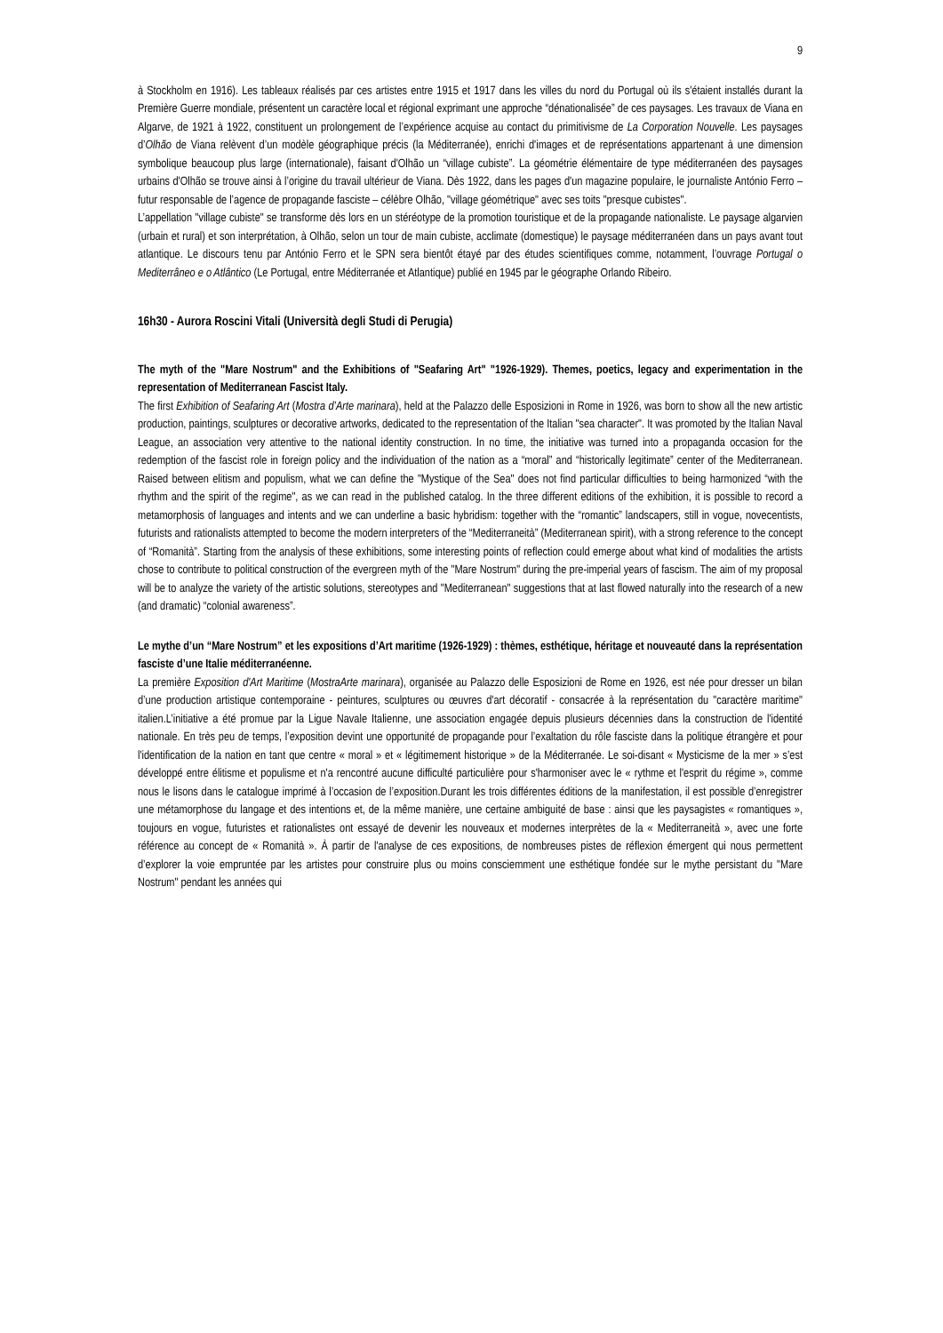9
à Stockholm en 1916). Les tableaux réalisés par ces artistes entre 1915 et 1917 dans les villes du nord du Portugal où ils s'étaient installés durant la Première Guerre mondiale, présentent un caractère local et régional exprimant une approche “dénationalisée” de ces paysages. Les travaux de Viana en Algarve, de 1921 à 1922, constituent un prolongement de l’expérience acquise au contact du primitivisme de La Corporation Nouvelle. Les paysages d’Olhão de Viana relèvent d’un modèle géographique précis (la Méditerranée), enrichi d'images et de représentations appartenant à une dimension symbolique beaucoup plus large (internationale), faisant d'Olhão un “village cubiste”. La géométrie élémentaire de type méditerranéen des paysages urbains d'Olhão se trouve ainsi à l’origine du travail ultérieur de Viana. Dès 1922, dans les pages d'un magazine populaire, le journaliste António Ferro – futur responsable de l’agence de propagande fasciste – célèbre Olhão, "village géométrique" avec ses toits "presque cubistes".
L’appellation "village cubiste" se transforme dès lors en un stéréotype de la promotion touristique et de la propagande nationaliste. Le paysage algarvien (urbain et rural) et son interprétation, à Olhão, selon un tour de main cubiste, acclimate (domestique) le paysage méditerranéen dans un pays avant tout atlantique. Le discours tenu par António Ferro et le SPN sera bientôt étayé par des études scientifiques comme, notamment, l’ouvrage Portugal o Mediterrâneo e o Atlântico (Le Portugal, entre Méditerranée et Atlantique) publié en 1945 par le géographe Orlando Ribeiro.
16h30 - Aurora Roscini Vitali (Università degli Studi di Perugia)
The myth of the "Mare Nostrum" and the Exhibitions of "Seafaring Art" "1926-1929). Themes, poetics, legacy and experimentation in the representation of Mediterranean Fascist Italy.
The first Exhibition of Seafaring Art (Mostra d’Arte marinara), held at the Palazzo delle Esposizioni in Rome in 1926, was born to show all the new artistic production, paintings, sculptures or decorative artworks, dedicated to the representation of the Italian "sea character". It was promoted by the Italian Naval League, an association very attentive to the national identity construction. In no time, the initiative was turned into a propaganda occasion for the redemption of the fascist role in foreign policy and the individuation of the nation as a “moral” and “historically legitimate” center of the Mediterranean. Raised between elitism and populism, what we can define the "Mystique of the Sea" does not find particular difficulties to being harmonized “with the rhythm and the spirit of the regime", as we can read in the published catalog. In the three different editions of the exhibition, it is possible to record a metamorphosis of languages and intents and we can underline a basic hybridism: together with the “romantic” landscapers, still in vogue, novecentists, futurists and rationalists attempted to become the modern interpreters of the “Mediterraneità” (Mediterranean spirit), with a strong reference to the concept of “Romanità”. Starting from the analysis of these exhibitions, some interesting points of reflection could emerge about what kind of modalities the artists chose to contribute to political construction of the evergreen myth of the "Mare Nostrum" during the pre-imperial years of fascism. The aim of my proposal will be to analyze the variety of the artistic solutions, stereotypes and "Mediterranean" suggestions that at last flowed naturally into the research of a new (and dramatic) “colonial awareness”.
Le mythe d’un “Mare Nostrum” et les expositions d’Art maritime (1926-1929) : thèmes, esthétique, héritage et nouveauté dans la représentation fasciste d’une Italie méditerranéenne.
La première Exposition d'Art Maritime (MostraArte marinara), organisée au Palazzo delle Esposizioni de Rome en 1926, est née pour dresser un bilan d’une production artistique contemporaine - peintures, sculptures ou œuvres d'art décoratif - consacrée à la représentation du "caractère maritime" italien.L’initiative a été promue par la Ligue Navale Italienne, une association engagée depuis plusieurs décennies dans la construction de l'identité nationale. En très peu de temps, l’exposition devint une opportunité de propagande pour l’exaltation du rôle fasciste dans la politique étrangère et pour l'identification de la nation en tant que centre « moral » et « légitimement historique » de la Méditerranée. Le soi-disant « Mysticisme de la mer » s’est développé entre élitisme et populisme et n'a rencontré aucune difficulté particulière pour s'harmoniser avec le « rythme et l'esprit du régime », comme nous le lisons dans le catalogue imprimé à l’occasion de l’exposition.Durant les trois différentes éditions de la manifestation, il est possible d’enregistrer une métamorphose du langage et des intentions et, de la même manière, une certaine ambiguité de base : ainsi que les paysagistes « romantiques », toujours en vogue, futuristes et rationalistes ont essayé de devenir les nouveaux et modernes interprètes de la « Mediterraneità », avec une forte référence au concept de « Romanità ». À partir de l'analyse de ces expositions, de nombreuses pistes de réflexion émergent qui nous permettent d’explorer la voie empruntée par les artistes pour construire plus ou moins consciemment une esthétique fondée sur le mythe persistant du "Mare Nostrum" pendant les années qui